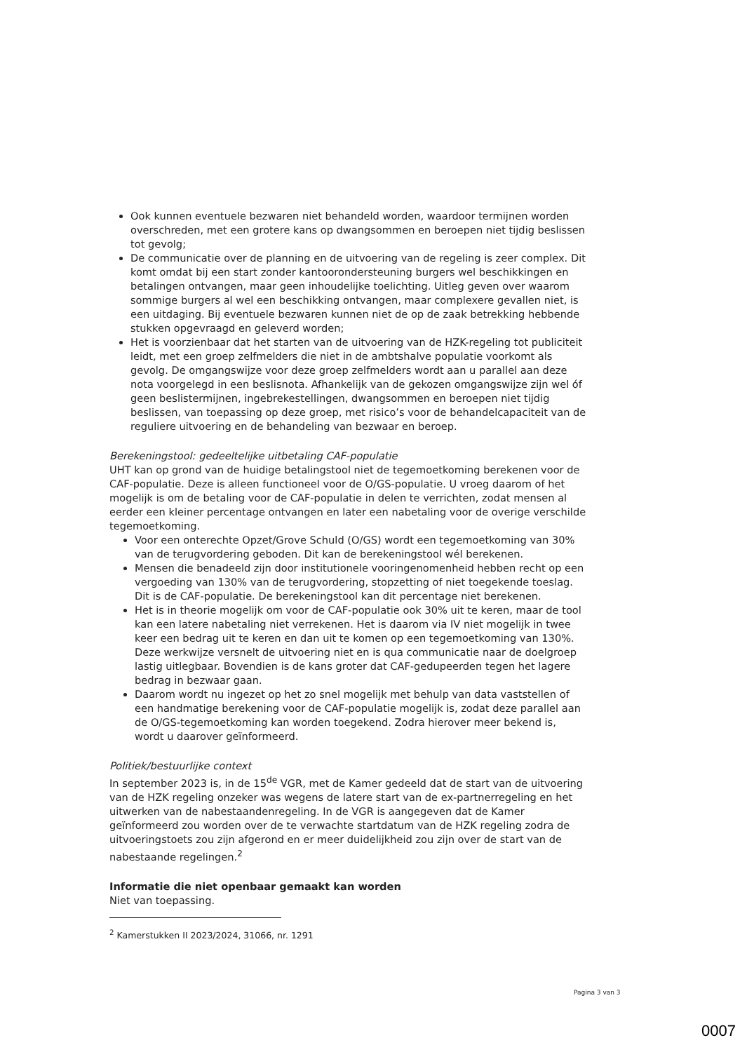Ook kunnen eventuele bezwaren niet behandeld worden, waardoor termijnen worden overschreden, met een grotere kans op dwangsommen en beroepen niet tijdig beslissen tot gevolg;
De communicatie over de planning en de uitvoering van de regeling is zeer complex. Dit komt omdat bij een start zonder kantoorondersteuning burgers wel beschikkingen en betalingen ontvangen, maar geen inhoudelijke toelichting. Uitleg geven over waarom sommige burgers al wel een beschikking ontvangen, maar complexere gevallen niet, is een uitdaging. Bij eventuele bezwaren kunnen niet de op de zaak betrekking hebbende stukken opgevraagd en geleverd worden;
Het is voorzienbaar dat het starten van de uitvoering van de HZK-regeling tot publiciteit leidt, met een groep zelfmelders die niet in de ambtshalve populatie voorkomt als gevolg. De omgangswijze voor deze groep zelfmelders wordt aan u parallel aan deze nota voorgelegd in een beslisnota. Afhankelijk van de gekozen omgangswijze zijn wel óf geen beslistermijnen, ingebrekestellingen, dwangsommen en beroepen niet tijdig beslissen, van toepassing op deze groep, met risico’s voor de behandelcapaciteit van de reguliere uitvoering en de behandeling van bezwaar en beroep.
Berekeningstool: gedeeltelijke uitbetaling CAF-populatie
UHT kan op grond van de huidige betalingstool niet de tegemoetkoming berekenen voor de CAF-populatie. Deze is alleen functioneel voor de O/GS-populatie. U vroeg daarom of het mogelijk is om de betaling voor de CAF-populatie in delen te verrichten, zodat mensen al eerder een kleiner percentage ontvangen en later een nabetaling voor de overige verschilde tegemoetkoming.
Voor een onterechte Opzet/Grove Schuld (O/GS) wordt een tegemoetkoming van 30% van de terugvordering geboden. Dit kan de berekeningstool wél berekenen.
Mensen die benadeeld zijn door institutionele vooringenomenheid hebben recht op een vergoeding van 130% van de terugvordering, stopzetting of niet toegekende toeslag. Dit is de CAF-populatie. De berekeningstool kan dit percentage niet berekenen.
Het is in theorie mogelijk om voor de CAF-populatie ook 30% uit te keren, maar de tool kan een latere nabetaling niet verrekenen. Het is daarom via IV niet mogelijk in twee keer een bedrag uit te keren en dan uit te komen op een tegemoetkoming van 130%. Deze werkwijze versnelt de uitvoering niet en is qua communicatie naar de doelgroep lastig uitlegbaar. Bovendien is de kans groter dat CAF-gedupeerden tegen het lagere bedrag in bezwaar gaan.
Daarom wordt nu ingezet op het zo snel mogelijk met behulp van data vaststellen of een handmatige berekening voor de CAF-populatie mogelijk is, zodat deze parallel aan de O/GS-tegemoetkoming kan worden toegekend. Zodra hierover meer bekend is, wordt u daarover geïnformeerd.
Politiek/bestuurlijke context
In september 2023 is, in de 15<sup>de</sup> VGR, met de Kamer gedeeld dat de start van de uitvoering van de HZK regeling onzeker was wegens de latere start van de ex-partnerregeling en het uitwerken van de nabestaandenregeling. In de VGR is aangegeven dat de Kamer geïnformeerd zou worden over de te verwachte startdatum van de HZK regeling zodra de uitvoeringstoets zou zijn afgerond en er meer duidelijkheid zou zijn over de start van de nabestaande regelingen.<sup>2</sup>
Informatie die niet openbaar gemaakt kan worden
Niet van toepassing.
<sup>2</sup> Kamerstukken II 2023/2024, 31066, nr. 1291
Pagina 3 van 3
0007